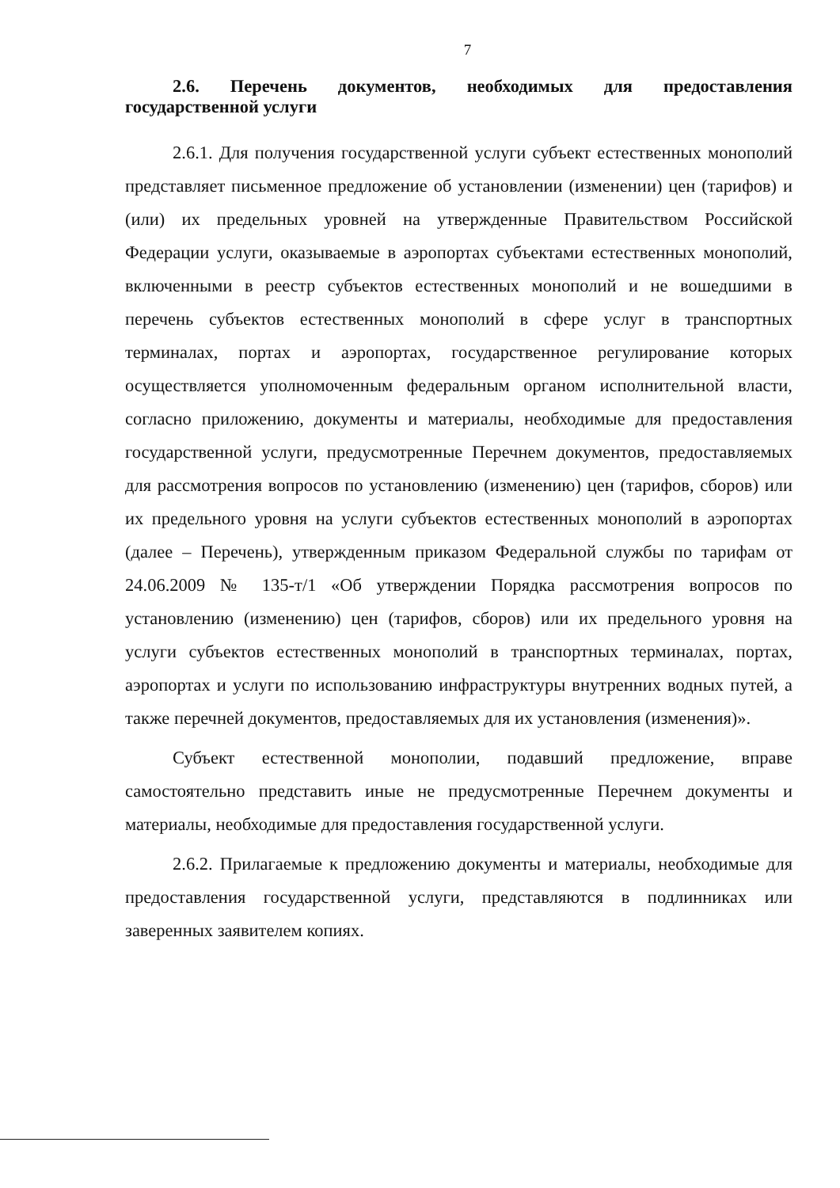7
2.6. Перечень документов, необходимых для предоставления государственной услуги
2.6.1. Для получения государственной услуги субъект естественных монополий представляет письменное предложение об установлении (изменении) цен (тарифов) и (или) их предельных уровней на утвержденные Правительством Российской Федерации услуги, оказываемые в аэропортах субъектами естественных монополий, включенными в реестр субъектов естественных монополий и не вошедшими в перечень субъектов естественных монополий в сфере услуг в транспортных терминалах, портах и аэропортах, государственное регулирование которых осуществляется уполномоченным федеральным органом исполнительной власти, согласно приложению, документы и материалы, необходимые для предоставления государственной услуги, предусмотренные Перечнем документов, предоставляемых для рассмотрения вопросов по установлению (изменению) цен (тарифов, сборов) или их предельного уровня на услуги субъектов естественных монополий в аэропортах (далее – Перечень), утвержденным приказом Федеральной службы по тарифам от 24.06.2009 № 135-т/1 «Об утверждении Порядка рассмотрения вопросов по установлению (изменению) цен (тарифов, сборов) или их предельного уровня на услуги субъектов естественных монополий в транспортных терминалах, портах, аэропортах и услуги по использованию инфраструктуры внутренних водных путей, а также перечней документов, предоставляемых для их установления (изменения)».
Субъект естественной монополии, подавший предложение, вправе самостоятельно представить иные не предусмотренные Перечнем документы и материалы, необходимые для предоставления государственной услуги.
2.6.2. Прилагаемые к предложению документы и материалы, необходимые для предоставления государственной услуги, представляются в подлинниках или заверенных заявителем копиях.